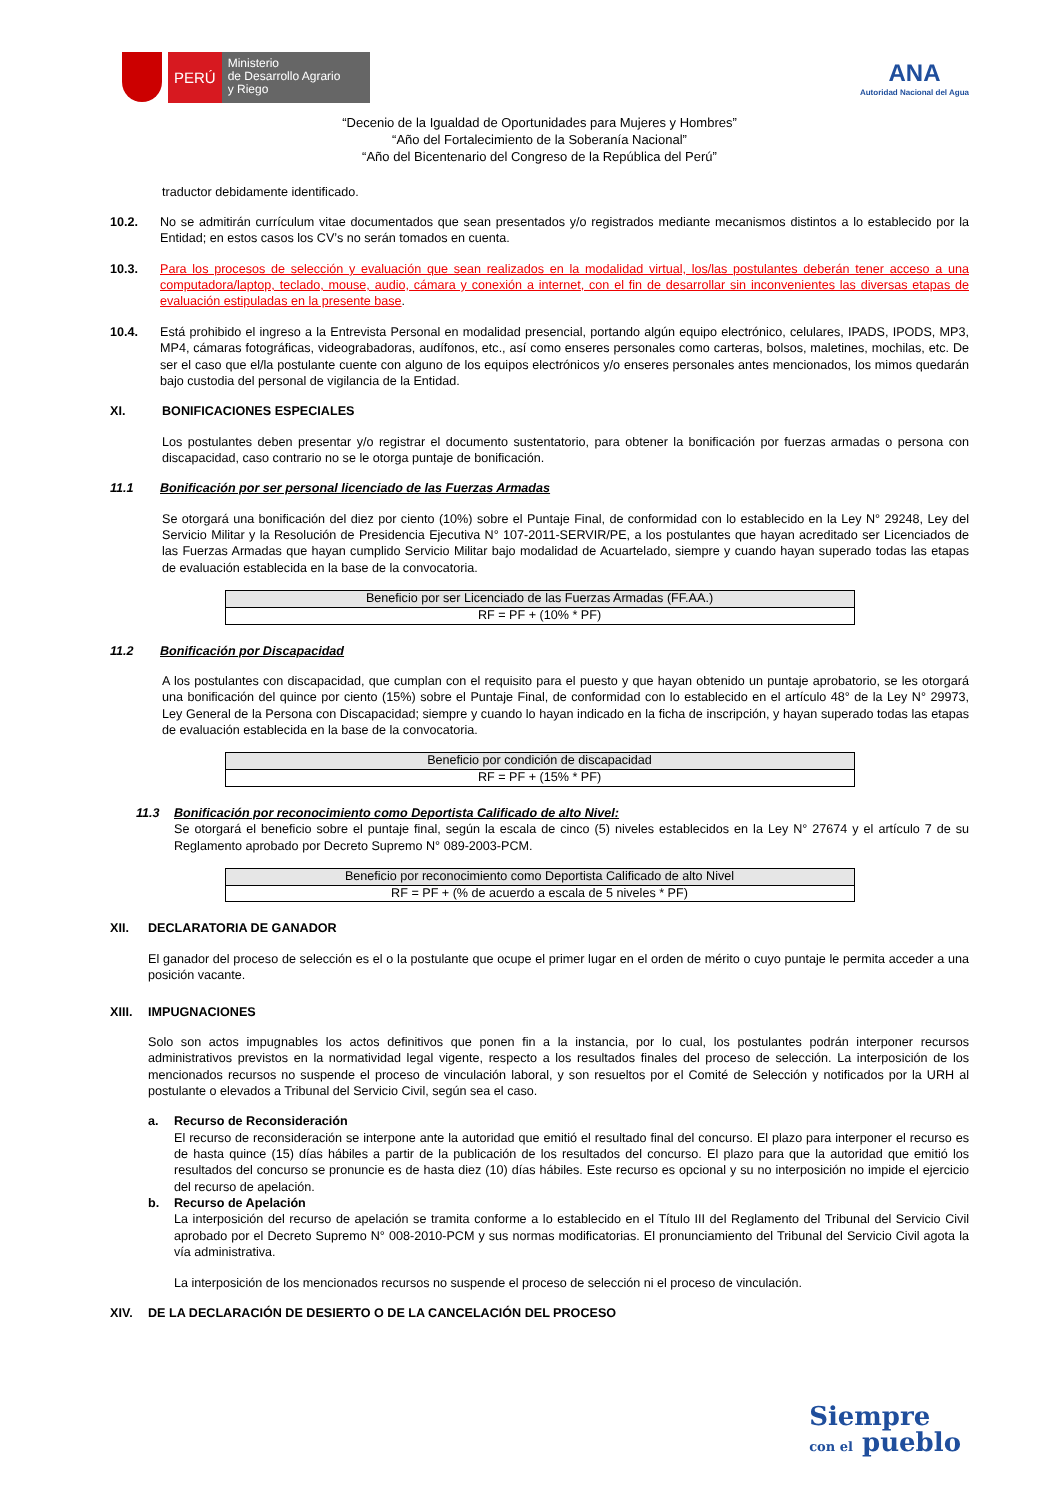PERÚ
Ministerio
de Desarrollo Agrario
y Riego
ANA
Autoridad Nacional del Agua
“Decenio de la Igualdad de Oportunidades para Mujeres y Hombres”
“Año del Fortalecimiento de la Soberanía Nacional”
“Año del Bicentenario del Congreso de la República del Perú”
traductor debidamente identificado.
10.2. No se admitirán currículum vitae documentados que sean presentados y/o registrados mediante mecanismos distintos a lo establecido por la Entidad; en estos casos los CV’s no serán tomados en cuenta.
10.3. Para los procesos de selección y evaluación que sean realizados en la modalidad virtual, los/las postulantes deberán tener acceso a una computadora/laptop, teclado, mouse, audio, cámara y conexión a internet, con el fin de desarrollar sin inconvenientes las diversas etapas de evaluación estipuladas en la presente base.
10.4. Está prohibido el ingreso a la Entrevista Personal en modalidad presencial, portando algún equipo electrónico, celulares, IPADS, IPODS, MP3, MP4, cámaras fotográficas, videograbadoras, audífonos, etc., así como enseres personales como carteras, bolsos, maletines, mochilas, etc. De ser el caso que el/la postulante cuente con alguno de los equipos electrónicos y/o enseres personales antes mencionados, los mimos quedarán bajo custodia del personal de vigilancia de la Entidad.
XI. BONIFICACIONES ESPECIALES
Los postulantes deben presentar y/o registrar el documento sustentatorio, para obtener la bonificación por fuerzas armadas o persona con discapacidad, caso contrario no se le otorga puntaje de bonificación.
11.1 Bonificación por ser personal licenciado de las Fuerzas Armadas
Se otorgará una bonificación del diez por ciento (10%) sobre el Puntaje Final, de conformidad con lo establecido en la Ley N° 29248, Ley del Servicio Militar y la Resolución de Presidencia Ejecutiva N° 107-2011-SERVIR/PE, a los postulantes que hayan acreditado ser Licenciados de las Fuerzas Armadas que hayan cumplido Servicio Militar bajo modalidad de Acuartelado, siempre y cuando hayan superado todas las etapas de evaluación establecida en la base de la convocatoria.
| Beneficio por ser Licenciado de las Fuerzas Armadas (FF.AA.) |
| RF = PF + (10% * PF) |
11.2 Bonificación por Discapacidad
A los postulantes con discapacidad, que cumplan con el requisito para el puesto y que hayan obtenido un puntaje aprobatorio, se les otorgará una bonificación del quince por ciento (15%) sobre el Puntaje Final, de conformidad con lo establecido en el artículo 48° de la Ley N° 29973, Ley General de la Persona con Discapacidad; siempre y cuando lo hayan indicado en la ficha de inscripción, y hayan superado todas las etapas de evaluación establecida en la base de la convocatoria.
| Beneficio por condición de discapacidad |
| RF = PF + (15% * PF) |
11.3 Bonificación por reconocimiento como Deportista Calificado de alto Nivel:
Se otorgará el beneficio sobre el puntaje final, según la escala de cinco (5) niveles establecidos en la Ley N° 27674 y el artículo 7 de su Reglamento aprobado por Decreto Supremo N° 089-2003-PCM.
| Beneficio por reconocimiento como Deportista Calificado de alto Nivel |
| RF = PF + (% de acuerdo a escala de 5 niveles * PF) |
XII. DECLARATORIA DE GANADOR
El ganador del proceso de selección es el o la postulante que ocupe el primer lugar en el orden de mérito o cuyo puntaje le permita acceder a una posición vacante.
XIII. IMPUGNACIONES
Solo son actos impugnables los actos definitivos que ponen fin a la instancia, por lo cual, los postulantes podrán interponer recursos administrativos previstos en la normatividad legal vigente, respecto a los resultados finales del proceso de selección. La interposición de los mencionados recursos no suspende el proceso de vinculación laboral, y son resueltos por el Comité de Selección y notificados por la URH al postulante o elevados a Tribunal del Servicio Civil, según sea el caso.
a. Recurso de Reconsideración
El recurso de reconsideración se interpone ante la autoridad que emitió el resultado final del concurso. El plazo para interponer el recurso es de hasta quince (15) días hábiles a partir de la publicación de los resultados del concurso. El plazo para que la autoridad que emitió los resultados del concurso se pronuncie es de hasta diez (10) días hábiles. Este recurso es opcional y su no interposición no impide el ejercicio del recurso de apelación.
b. Recurso de Apelación
La interposición del recurso de apelación se tramita conforme a lo establecido en el Título III del Reglamento del Tribunal del Servicio Civil aprobado por el Decreto Supremo N° 008-2010-PCM y sus normas modificatorias. El pronunciamiento del Tribunal del Servicio Civil agota la vía administrativa.
La interposición de los mencionados recursos no suspende el proceso de selección ni el proceso de vinculación.
XIV. DE LA DECLARACIÓN DE DESIERTO O DE LA CANCELACIÓN DEL PROCESO
Siempre
con el pueblo